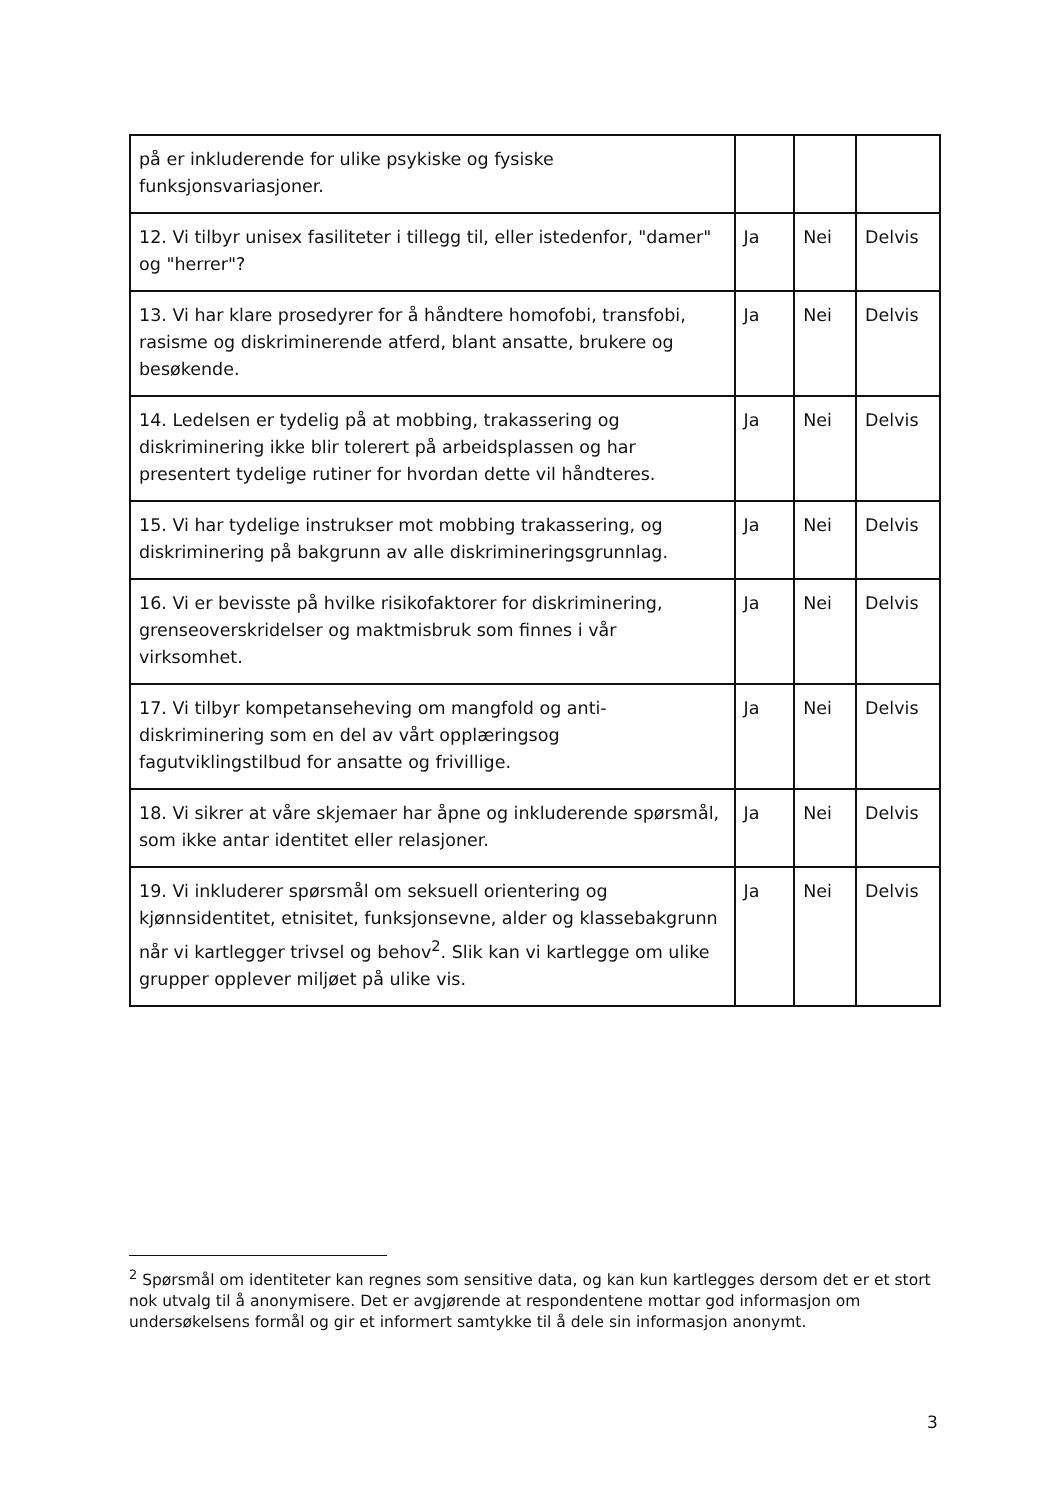| på er inkluderende for ulike psykiske og fysiske funksjonsvariasjoner. | | | |
| 12. Vi tilbyr unisex fasiliteter i tillegg til, eller istedenfor, "damer" og "herrer"? | Ja | Nei | Delvis |
| 13. Vi har klare prosedyrer for å håndtere homofobi, transfobi, rasisme og diskriminerende atferd, blant ansatte, brukere og besøkende. | Ja | Nei | Delvis |
| 14. Ledelsen er tydelig på at mobbing, trakassering og diskriminering ikke blir tolerert på arbeidsplassen og har presentert tydelige rutiner for hvordan dette vil håndteres. | Ja | Nei | Delvis |
| 15. Vi har tydelige instrukser mot mobbing trakassering, og diskriminering på bakgrunn av alle diskrimineringsgrunnlag. | Ja | Nei | Delvis |
| 16. Vi er bevisste på hvilke risikofaktorer for diskriminering, grenseoverskridelser og maktmisbruk som finnes i vår virksomhet. | Ja | Nei | Delvis |
| 17. Vi tilbyr kompetanseheving om mangfold og anti-diskriminering som en del av vårt opplæringsog fagutviklingstilbud for ansatte og frivillige. | Ja | Nei | Delvis |
| 18. Vi sikrer at våre skjemaer har åpne og inkluderende spørsmål, som ikke antar identitet eller relasjoner. | Ja | Nei | Delvis |
| 19. Vi inkluderer spørsmål om seksuell orientering og kjønnsidentitet, etnisitet, funksjonsevne, alder og klassebakgrunn når vi kartlegger trivsel og behov<sup>2</sup>. Slik kan vi kartlegge om ulike grupper opplever miljøet på ulike vis. | Ja | Nei | Delvis |
<sup>2</sup> Spørsmål om identiteter kan regnes som sensitive data, og kan kun kartlegges dersom det er et stort nok utvalg til å anonymisere. Det er avgjørende at respondentene mottar god informasjon om undersøkelsens formål og gir et informert samtykke til å dele sin informasjon anonymt.
3